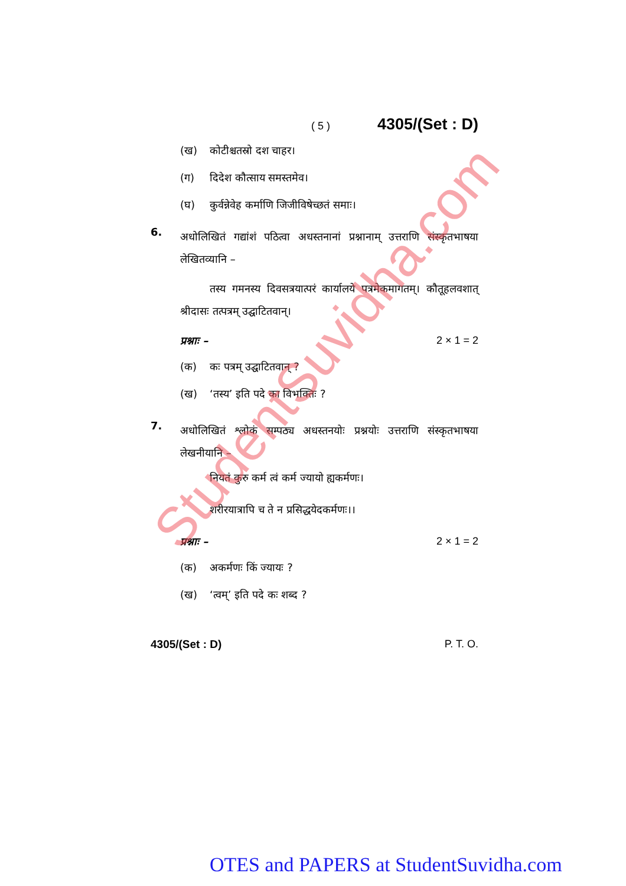( 5 ) 4305/(Set : D)
(ख) कोटीश्चतस्रो दश चाहर।
(ग) दिदेश कौत्साय समस्तमेव।
(घ) कुर्वन्नेवेह कर्माणि जिजीविषेच्छतं समाः।
6. अधोलिखितं गद्यांशं पठित्वा अधस्तनानां प्रश्नानाम् उत्तराणि संस्कृतभाषया लेखितव्यानि –
तस्य गमनस्य दिवसत्रयात्परं कार्यालये पत्रमेकमागतम्। कौतूहलवशात् श्रीदासः तत्पत्रम् उद्घाटितवान्।
प्रश्नाः – 2 × 1 = 2
(क) कः पत्रम् उद्घाटितवान् ?
(ख) ‘तस्य’ इति पदे का विभक्तिः ?
7. अधोलिखितं श्लोकं सम्पठ्य अधस्तनयोः प्रश्नयोः उत्तराणि संस्कृतभाषया लेखनीयानि –
नियतं कुरु कर्म त्वं कर्म ज्यायो ह्यकर्मणः।
शरीरयात्रापि च ते न प्रसिद्धयेदकर्मणः।।
प्रश्नाः – 2 × 1 = 2
(क) अकर्मणः किं ज्यायः ?
(ख) ‘त्वम्’ इति पदे कः शब्द ?
4305/(Set : D) P. T. O.
StudentSuvidha.com
OTES and PAPERS at StudentSuvidha.com